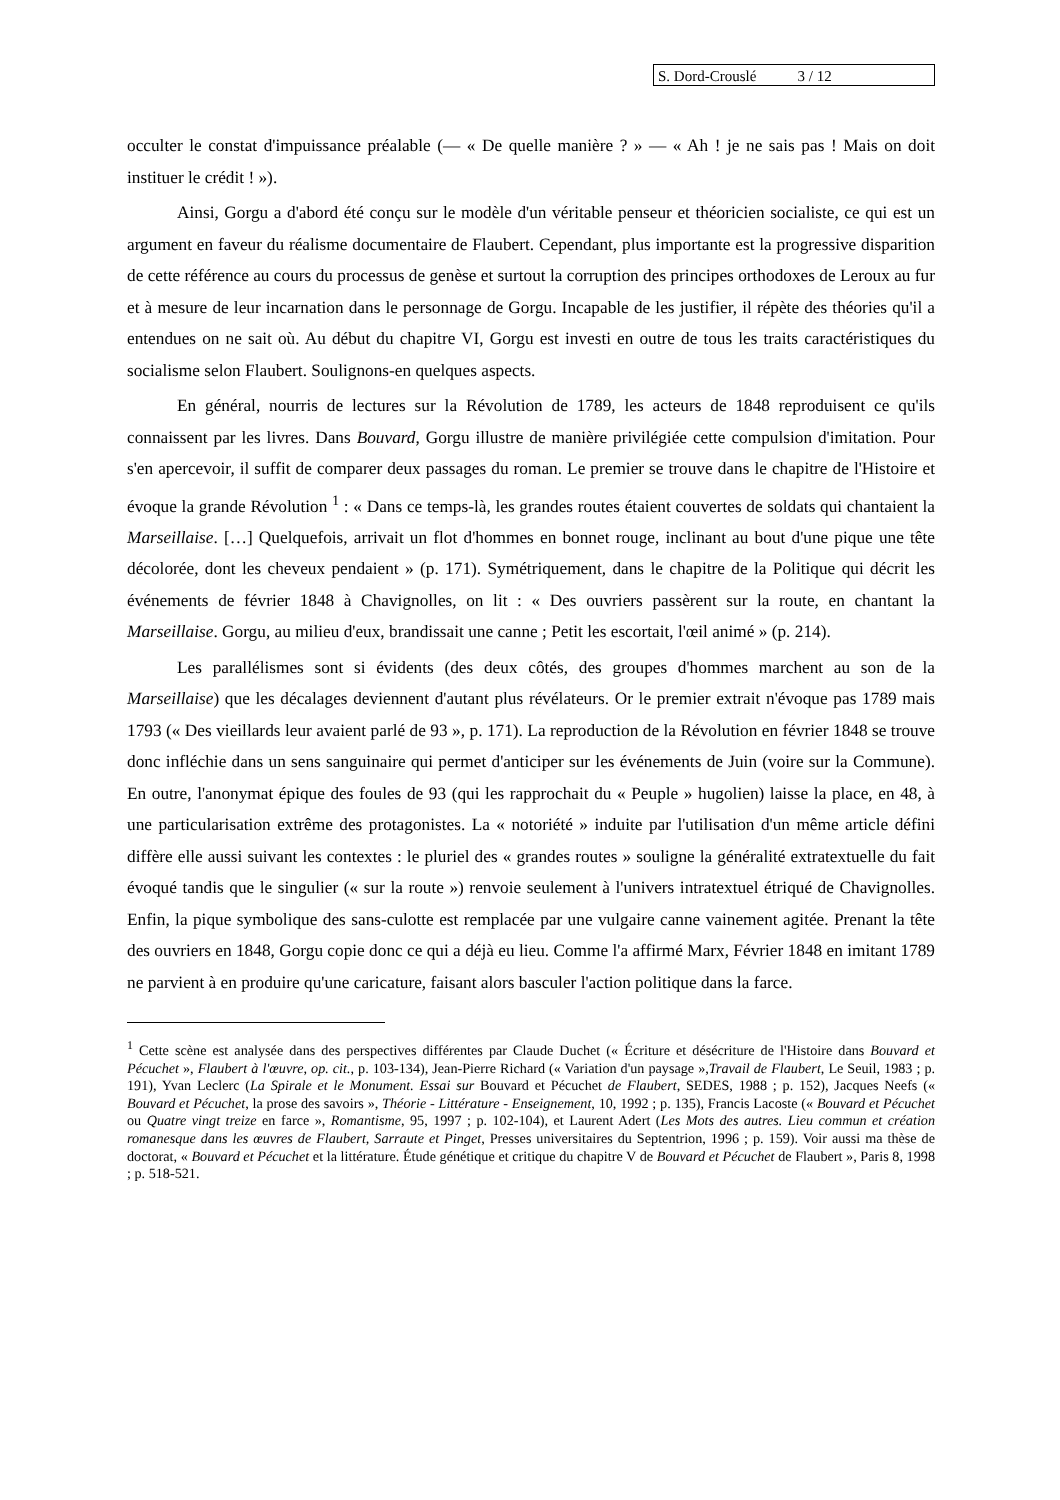S. Dord-Crouslé 3 / 12
occulter le constat d'impuissance préalable (— « De quelle manière ? » — « Ah ! je ne sais pas ! Mais on doit instituer le crédit ! »).
Ainsi, Gorgu a d'abord été conçu sur le modèle d'un véritable penseur et théoricien socialiste, ce qui est un argument en faveur du réalisme documentaire de Flaubert. Cependant, plus importante est la progressive disparition de cette référence au cours du processus de genèse et surtout la corruption des principes orthodoxes de Leroux au fur et à mesure de leur incarnation dans le personnage de Gorgu. Incapable de les justifier, il répète des théories qu'il a entendues on ne sait où. Au début du chapitre VI, Gorgu est investi en outre de tous les traits caractéristiques du socialisme selon Flaubert. Soulignons-en quelques aspects.
En général, nourris de lectures sur la Révolution de 1789, les acteurs de 1848 reproduisent ce qu'ils connaissent par les livres. Dans Bouvard, Gorgu illustre de manière privilégiée cette compulsion d'imitation. Pour s'en apercevoir, il suffit de comparer deux passages du roman. Le premier se trouve dans le chapitre de l'Histoire et évoque la grande Révolution <sup>1</sup> : « Dans ce temps-là, les grandes routes étaient couvertes de soldats qui chantaient la Marseillaise. […] Quelquefois, arrivait un flot d'hommes en bonnet rouge, inclinant au bout d'une pique une tête décolorée, dont les cheveux pendaient » (p. 171). Symétriquement, dans le chapitre de la Politique qui décrit les événements de février 1848 à Chavignolles, on lit : « Des ouvriers passèrent sur la route, en chantant la Marseillaise. Gorgu, au milieu d'eux, brandissait une canne ; Petit les escortait, l'œil animé » (p. 214).
Les parallélismes sont si évidents (des deux côtés, des groupes d'hommes marchent au son de la Marseillaise) que les décalages deviennent d'autant plus révélateurs. Or le premier extrait n'évoque pas 1789 mais 1793 (« Des vieillards leur avaient parlé de 93 », p. 171). La reproduction de la Révolution en février 1848 se trouve donc infléchie dans un sens sanguinaire qui permet d'anticiper sur les événements de Juin (voire sur la Commune). En outre, l'anonymat épique des foules de 93 (qui les rapprochait du « Peuple » hugolien) laisse la place, en 48, à une particularisation extrême des protagonistes. La « notoriété » induite par l'utilisation d'un même article défini diffère elle aussi suivant les contextes : le pluriel des « grandes routes » souligne la généralité extratextuelle du fait évoqué tandis que le singulier (« sur la route ») renvoie seulement à l'univers intratextuel étriqué de Chavignolles. Enfin, la pique symbolique des sans-culotte est remplacée par une vulgaire canne vainement agitée. Prenant la tête des ouvriers en 1848, Gorgu copie donc ce qui a déjà eu lieu. Comme l'a affirmé Marx, Février 1848 en imitant 1789 ne parvient à en produire qu'une caricature, faisant alors basculer l'action politique dans la farce.
<sup>1</sup> Cette scène est analysée dans des perspectives différentes par Claude Duchet (« Écriture et désécriture de l'Histoire dans Bouvard et Pécuchet », Flaubert à l'œuvre, op. cit., p. 103-134), Jean-Pierre Richard (« Variation d'un paysage »,Travail de Flaubert, Le Seuil, 1983 ; p. 191), Yvan Leclerc (La Spirale et le Monument. Essai sur Bouvard et Pécuchet de Flaubert, SEDES, 1988 ; p. 152), Jacques Neefs (« Bouvard et Pécuchet, la prose des savoirs », Théorie - Littérature - Enseignement, 10, 1992 ; p. 135), Francis Lacoste (« Bouvard et Pécuchet ou Quatre vingt treize en farce », Romantisme, 95, 1997 ; p. 102-104), et Laurent Adert (Les Mots des autres. Lieu commun et création romanesque dans les œuvres de Flaubert, Sarraute et Pinget, Presses universitaires du Septentrion, 1996 ; p. 159). Voir aussi ma thèse de doctorat, « Bouvard et Pécuchet et la littérature. Étude génétique et critique du chapitre V de Bouvard et Pécuchet de Flaubert », Paris 8, 1998 ; p. 518-521.